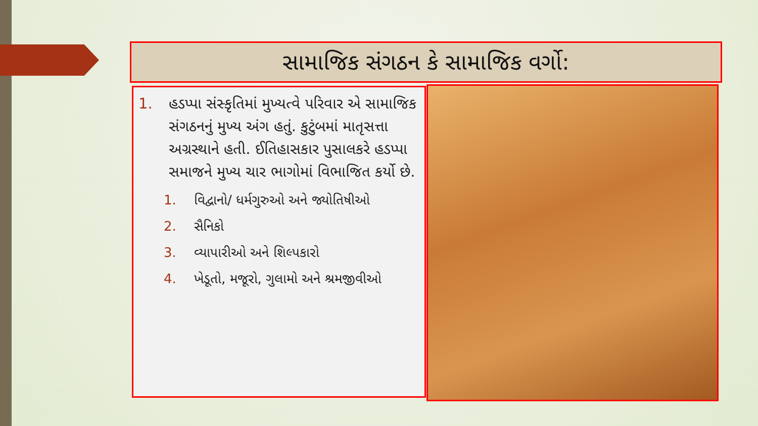સામાજિક સંગઠન કે સામાજિક વર્ગો:
1. હડપ્પા સંસ્કૃતિમાં મુખ્યત્વે પરિવાર એ સામાજિક સંગઠનનું મુખ્ય અંગ હતું. કુટુંબમાં માતૃસત્તા અગ્રસ્થાને હતી. ઈતિહાસકાર પુસાલકરે હડપ્પા સમાજને મુખ્ય ચાર ભાગોમાં વિભાજિત કર્યો છે.
1. વિદ્વાનો/ ધર્મગુરુઓ અને જ્યોતિષીઓ
2. સૈનિકો
3. વ્યાપારીઓ અને શિલ્પકારો
4. ખેડૂતો, મજૂરો, ગુલામો અને શ્રમજીવીઓ